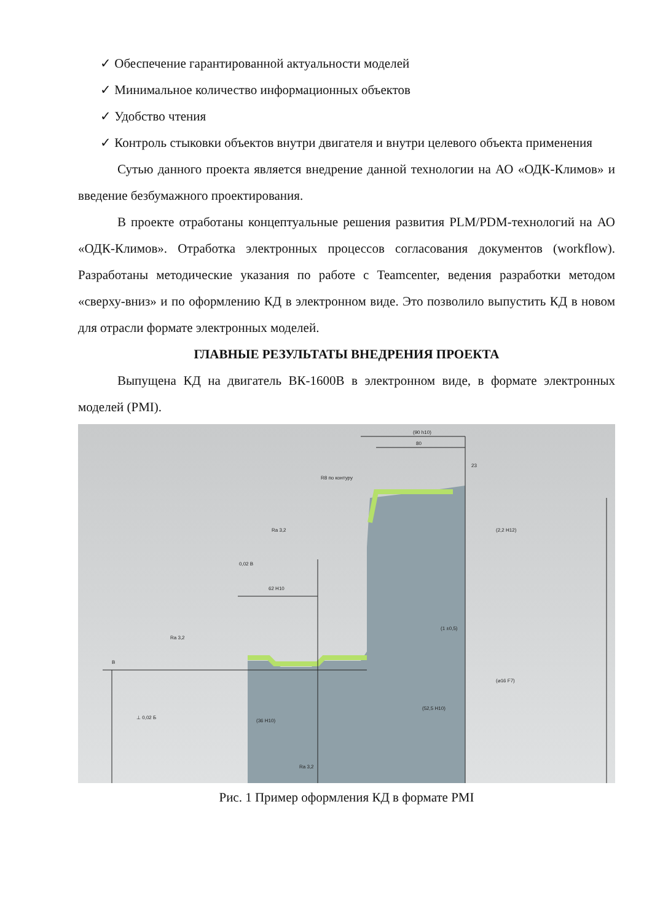✓ Обеспечение гарантированной актуальности моделей
✓ Минимальное количество информационных объектов
✓ Удобство чтения
✓ Контроль стыковки объектов внутри двигателя и внутри целевого объекта применения
Сутью данного проекта является внедрение данной технологии на АО «ОДК-Климов» и введение безбумажного проектирования.
В проекте отработаны концептуальные решения развития PLM/PDM-технологий на АО «ОДК-Климов». Отработка электронных процессов согласования документов (workflow). Разработаны методические указания по работе с Teamcenter, ведения разработки методом «сверху-вниз» и по оформлению КД в электронном виде. Это позволило выпустить КД в новом для отрасли формате электронных моделей.
ГЛАВНЫЕ РЕЗУЛЬТАТЫ ВНЕДРЕНИЯ ПРОЕКТА
Выпущена КД на двигатель ВК-1600В в электронном виде, в формате электронных моделей (PMI).
(90 h10)
80
23
R8 по контуру
Ra 3,2
(2,2 H12)
0,02 B
62 H10
(1 ±0,5)
Ra 3,2
B
(⌀16 F7)
(52,5 H10)
⊥ 0,02 Б
(36 H10)
Ra 3,2
Рис. 1 Пример оформления КД в формате PMI